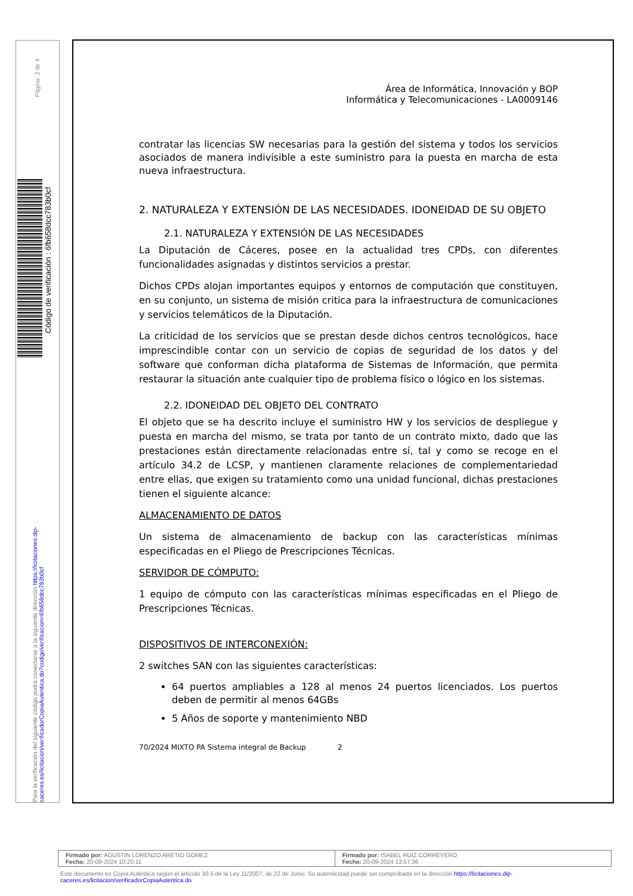Página: 2 de 4
Código de verificación : 6fb658dcc783b0cf
Para la verificación del siguiente código podrá conectarse a la siguiente dirección https://licitaciones.dip-caceres.es/licitacion/verificadorCopiaAutentica.do?codigoVerificacion=6fb658dcc783b0cf
Área de Informática, Innovación y BOP
Informática y Telecomunicaciones - LA0009146
contratar las licencias SW necesarias para la gestión del sistema y todos los servicios asociados de manera indivisible a este suministro para la puesta en marcha de esta nueva infraestructura.
2. NATURALEZA Y EXTENSIÓN DE LAS NECESIDADES. IDONEIDAD DE SU OBJETO
2.1. NATURALEZA Y EXTENSIÓN DE LAS NECESIDADES
La Diputación de Cáceres, posee en la actualidad tres CPDs, con diferentes funcionalidades asignadas y distintos servicios a prestar.
Dichos CPDs alojan importantes equipos y entornos de computación que constituyen, en su conjunto, un sistema de misión critica para la infraestructura de comunicaciones y servicios telemáticos de la Diputación.
La criticidad de los servicios que se prestan desde dichos centros tecnológicos, hace imprescindible contar con un servicio de copias de seguridad de los datos y del software que conforman dicha plataforma de Sistemas de Información, que permita restaurar la situación ante cualquier tipo de problema físico o lógico en los sistemas.
2.2. IDONEIDAD DEL OBJETO DEL CONTRATO
El objeto que se ha descrito incluye el suministro HW y los servicios de despliegue y puesta en marcha del mismo, se trata por tanto de un contrato mixto, dado que las prestaciones están directamente relacionadas entre sí, tal y como se recoge en el artículo 34.2 de LCSP, y mantienen claramente relaciones de complementariedad entre ellas, que exigen su tratamiento como una unidad funcional, dichas prestaciones tienen el siguiente alcance:
ALMACENAMIENTO DE DATOS
Un sistema de almacenamiento de backup con las características mínimas especificadas en el Pliego de Prescripciones Técnicas.
SERVIDOR DE CÓMPUTO:
1 equipo de cómputo con las características mínimas especificadas en el Pliego de Prescripciones Técnicas.
DISPOSITIVOS DE INTERCONEXIÓN:
2 switches SAN con las siguientes características:
64 puertos ampliables a 128 al menos 24 puertos licenciados. Los puertos deben de permitir al menos 64GBs
5 Años de soporte y mantenimiento NBD
70/2024 MIXTO PA Sistema integral de Backup 2
| Firmado por: AGUSTIN LORENZO ARETIO GOMEZ Fecha: 20-09-2024 10:20:11 | Firmado por: ISABEL RUIZ CORREYERO Fecha: 20-09-2024 13:57:36 |
Este documento es Copia Auténtica según el artículo 30.5 de la Ley 11/2007, de 22 de Junio. Su autenticidad puede ser comprobada en la dirección https://licitaciones.dip-caceres.es/licitacion/verificadorCopiaAutentica.do